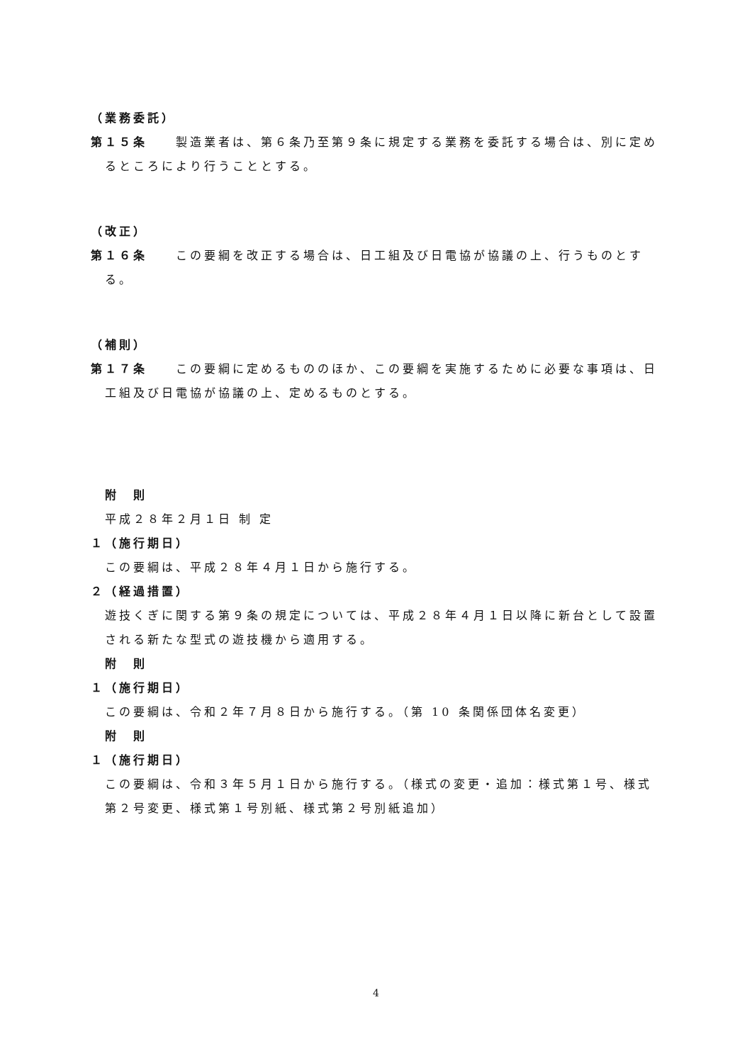（業務委託）
第１５条　　製造業者は、第６条乃至第９条に規定する業務を委託する場合は、別に定めるところにより行うこととする。
（改正）
第１６条　　この要綱を改正する場合は、日工組及び日電協が協議の上、行うものとする。
（補則）
第１７条　　この要綱に定めるもののほか、この要綱を実施するために必要な事項は、日工組及び日電協が協議の上、定めるものとする。
附　則
平成２８年２月１日 制 定
１（施行期日）
この要綱は、平成２８年４月１日から施行する。
２（経過措置）
遊技くぎに関する第９条の規定については、平成２８年４月１日以降に新台として設置される新たな型式の遊技機から適用する。
附　則
１（施行期日）
この要綱は、令和２年７月８日から施行する。（第 10 条関係団体名変更）
附　則
１（施行期日）
この要綱は、令和３年５月１日から施行する。（様式の変更・追加：様式第１号、様式第２号変更、様式第１号別紙、様式第２号別紙追加）
4